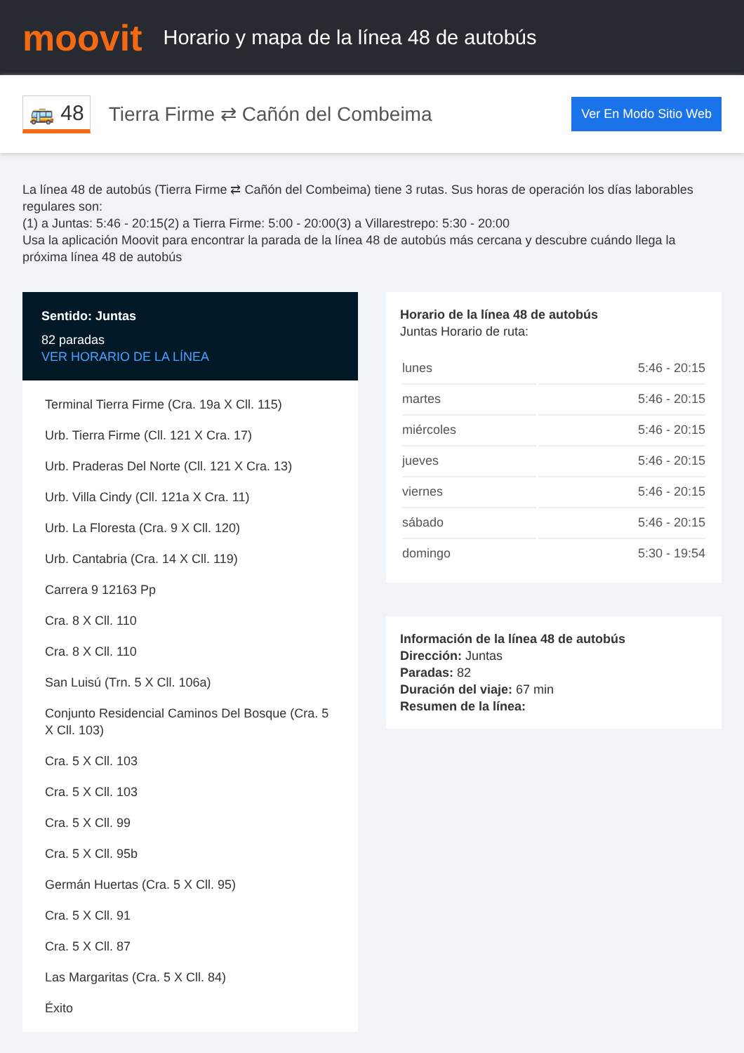moovit
Horario y mapa de la línea 48 de autobús
🚌 48
Tierra Firme ⇄ Cañón del Combeima
Ver En Modo Sitio Web
La línea 48 de autobús (Tierra Firme ⇄ Cañón del Combeima) tiene 3 rutas. Sus horas de operación los días laborables regulares son:
(1) a Juntas: 5:46 - 20:15(2) a Tierra Firme: 5:00 - 20:00(3) a Villarestrepo: 5:30 - 20:00
Usa la aplicación Moovit para encontrar la parada de la línea 48 de autobús más cercana y descubre cuándo llega la próxima línea 48 de autobús
Sentido: Juntas
82 paradas
VER HORARIO DE LA LÍNEA
Terminal Tierra Firme (Cra. 19a X Cll. 115)
Urb. Tierra Firme (Cll. 121 X Cra. 17)
Urb. Praderas Del Norte (Cll. 121 X Cra. 13)
Urb. Villa Cindy (Cll. 121a X Cra. 11)
Urb. La Floresta (Cra. 9 X Cll. 120)
Urb. Cantabria (Cra. 14 X Cll. 119)
Carrera 9 12163 Pp
Cra. 8 X Cll. 110
Cra. 8 X Cll. 110
San Luisú (Trn. 5 X Cll. 106a)
Conjunto Residencial Caminos Del Bosque (Cra. 5 X Cll. 103)
Cra. 5 X Cll. 103
Cra. 5 X Cll. 103
Cra. 5 X Cll. 99
Cra. 5 X Cll. 95b
Germán Huertas (Cra. 5 X Cll. 95)
Cra. 5 X Cll. 91
Cra. 5 X Cll. 87
Las Margaritas (Cra. 5 X Cll. 84)
Éxito
Horario de la línea 48 de autobús
Juntas Horario de ruta:
| lunes | 5:46 - 20:15 |
| martes | 5:46 - 20:15 |
| miércoles | 5:46 - 20:15 |
| jueves | 5:46 - 20:15 |
| viernes | 5:46 - 20:15 |
| sábado | 5:46 - 20:15 |
| domingo | 5:30 - 19:54 |
Información de la línea 48 de autobús
Dirección: Juntas
Paradas: 82
Duración del viaje: 67 min
Resumen de la línea: